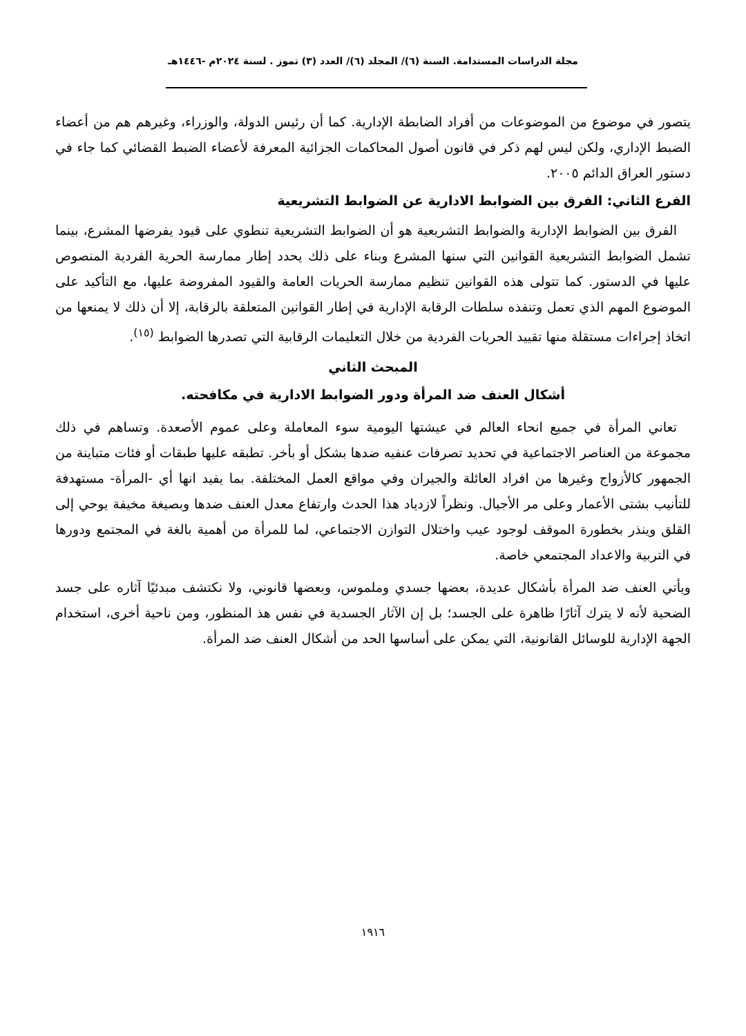مجلة الدراسات المستدامة. السنة (٦)/ المجلد (٦)/ العدد (٣) تموز . لسنة ٢٠٢٤م -١٤٤٦هـ
يتصور في موضوع من الموضوعات من أفراد الضابطة الإدارية. كما أن رئيس الدولة، والوزراء، وغيرهم هم من أعضاء الضبط الإداري، ولكن ليس لهم ذكر في قانون أصول المحاكمات الجزائية المعرفة لأعضاء الضبط القضائي كما جاء في دستور العراق الدائم ٢٠٠٥.
الفرع الثاني: الفرق بين الضوابط الادارية عن الضوابط التشريعية
الفرق بين الضوابط الإدارية والضوابط التشريعية هو أن الضوابط التشريعية تنطوي على قيود يفرضها المشرع، بينما تشمل الضوابط التشريعية القوانين التي سنها المشرع وبناء على ذلك يحدد إطار ممارسة الحرية الفردية المنصوص عليها في الدستور. كما تتولى هذه القوانين تنظيم ممارسة الحريات العامة والقيود المفروضة عليها، مع التأكيد على الموضوع المهم الذي تعمل وتنفذه سلطات الرقابة الإدارية في إطار القوانين المتعلقة بالرقابة، إلا أن ذلك لا يمنعها من اتخاذ إجراءات مستقلة منها تقييد الحريات الفردية من خلال التعليمات الرقابية التي تصدرها الضوابط <sup>(١٥)</sup>.
المبحث الثاني
أشكال العنف ضد المرأة ودور الضوابط الادارية في مكافحته.
تعاني المرأة في جميع انحاء العالم في عيشتها اليومية سوء المعاملة وعلى عموم الأصعدة. وتساهم في ذلك مجموعة من العناصر الاجتماعية في تحديد تصرفات عنفيه ضدها بشكل أو بأخر. تطبقه عليها طبقات أو فئات متباينة من الجمهور كالأزواج وغيرها من افراد العائلة والجيران وفي مواقع العمل المختلفة. بما يفيد انها أي -المرأة- مستهدفة للتأنيب بشتى الأعمار وعلى مر الأجيال. ونظراً لازدياد هذا الحدث وارتفاع معدل العنف ضدها وبصيغة مخيفة يوحي إلى القلق وينذر بخطورة الموقف لوجود عيب واختلال التوازن الاجتماعي، لما للمرأة من أهمية بالغة في المجتمع ودورها في التربية والاعداد المجتمعي خاصة.
ويأتي العنف ضد المرأة بأشكال عديدة، بعضها جسدي وملموس، وبعضها قانوني، ولا نكتشف مبدئيًا آثاره على جسد الضحية لأنه لا يترك آثارًا ظاهرة على الجسد؛ بل إن الآثار الجسدية في نفس هذ المنظور، ومن ناحية أخرى، استخدام الجهة الإدارية للوسائل القانونية، التي يمكن على أساسها الحد من أشكال العنف ضد المرأة.
١٩١٦